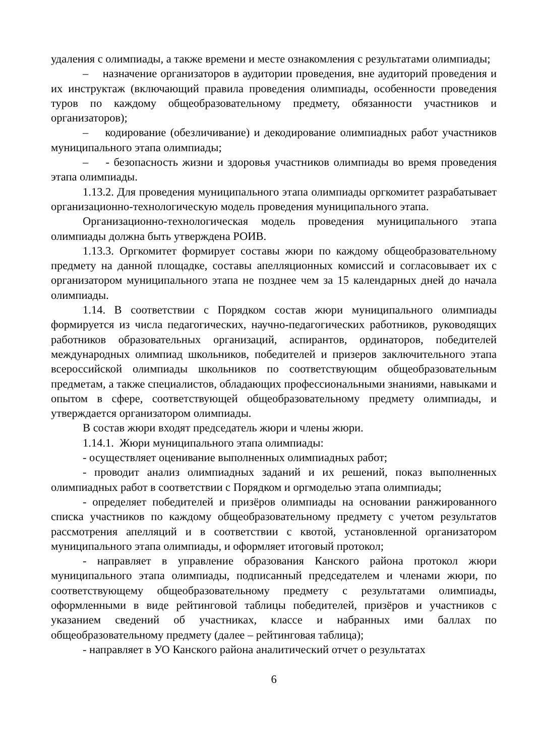удаления с олимпиады, а также времени и месте ознакомления с результатами олимпиады;
– назначение организаторов в аудитории проведения, вне аудиторий проведения и их инструктаж (включающий правила проведения олимпиады, особенности проведения туров по каждому общеобразовательному предмету, обязанности участников и организаторов);
– кодирование (обезличивание) и декодирование олимпиадных работ участников муниципального этапа олимпиады;
– - безопасность жизни и здоровья участников олимпиады во время проведения этапа олимпиады.
1.13.2. Для проведения муниципального этапа олимпиады оргкомитет разрабатывает организационно-технологическую модель проведения муниципального этапа.
Организационно-технологическая модель проведения муниципального этапа олимпиады должна быть утверждена РОИВ.
1.13.3. Оргкомитет формирует составы жюри по каждому общеобразовательному предмету на данной площадке, составы апелляционных комиссий и согласовывает их с организатором муниципального этапа не позднее чем за 15 календарных дней до начала олимпиады.
1.14. В соответствии с Порядком состав жюри муниципального олимпиады формируется из числа педагогических, научно-педагогических работников, руководящих работников образовательных организаций, аспирантов, ординаторов, победителей международных олимпиад школьников, победителей и призеров заключительного этапа всероссийской олимпиады школьников по соответствующим общеобразовательным предметам, а также специалистов, обладающих профессиональными знаниями, навыками и опытом в сфере, соответствующей общеобразовательному предмету олимпиады, и утверждается организатором олимпиады.
В состав жюри входят председатель жюри и члены жюри.
1.14.1. Жюри муниципального этапа олимпиады:
- осуществляет оценивание выполненных олимпиадных работ;
- проводит анализ олимпиадных заданий и их решений, показ выполненных олимпиадных работ в соответствии с Порядком и оргмоделью этапа олимпиады;
- определяет победителей и призёров олимпиады на основании ранжированного списка участников по каждому общеобразовательному предмету с учетом результатов рассмотрения апелляций и в соответствии с квотой, установленной организатором муниципального этапа олимпиады, и оформляет итоговый протокол;
- направляет в управление образования Канского района протокол жюри муниципального этапа олимпиады, подписанный председателем и членами жюри, по соответствующему общеобразовательному предмету с результатами олимпиады, оформленными в виде рейтинговой таблицы победителей, призёров и участников с указанием сведений об участниках, классе и набранных ими баллах по общеобразовательному предмету (далее – рейтинговая таблица);
- направляет в УО Канского района аналитический отчет о результатах
6